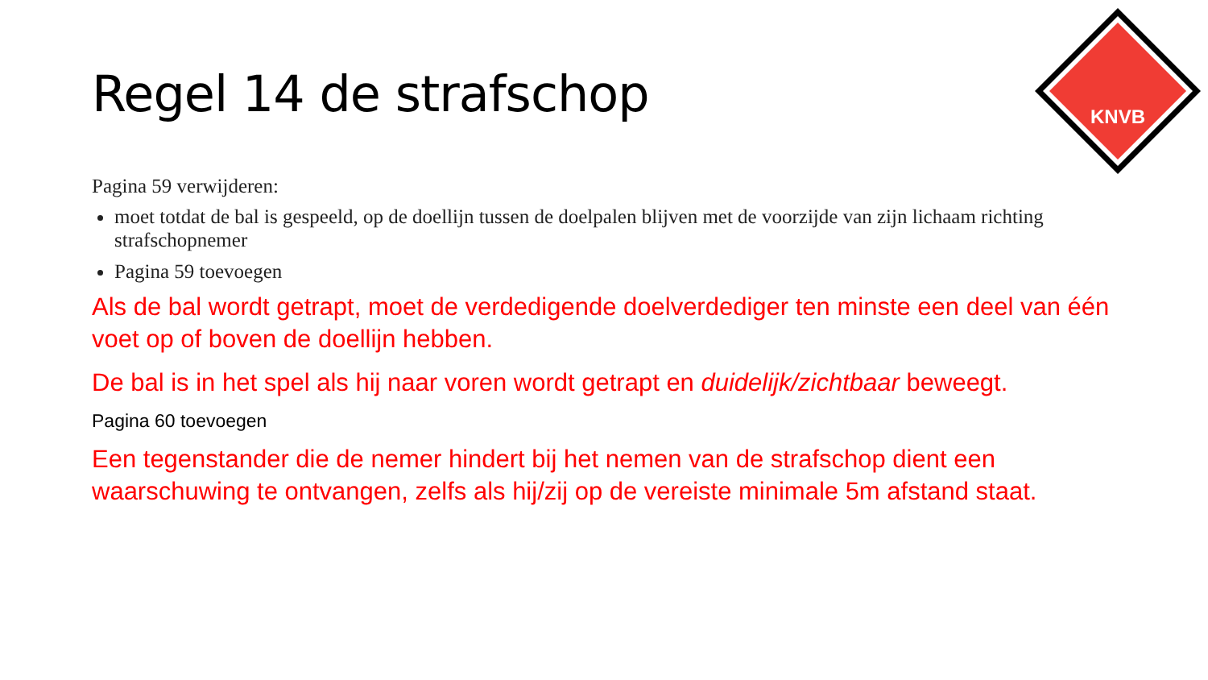KNVB
Regel 14 de strafschop
Pagina 59 verwijderen:
moet totdat de bal is gespeeld, op de doellijn tussen de doelpalen blijven met de voorzijde van zijn lichaam richting strafschopnemer
Pagina 59 toevoegen
Als de bal wordt getrapt, moet de verdedigende doelverdediger ten minste een deel van één voet op of boven de doellijn hebben.
De bal is in het spel als hij naar voren wordt getrapt en duidelijk/zichtbaar beweegt.
Pagina 60 toevoegen
Een tegenstander die de nemer hindert bij het nemen van de strafschop dient een waarschuwing te ontvangen, zelfs als hij/zij op de vereiste minimale 5m afstand staat.